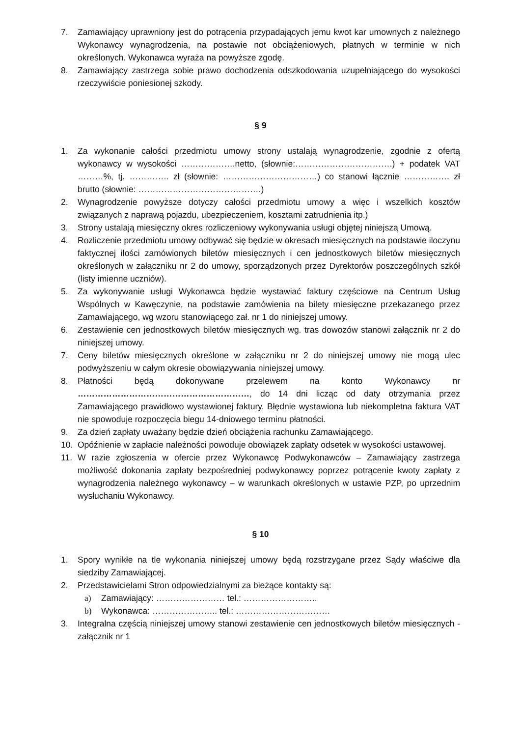7. Zamawiający uprawniony jest do potrącenia przypadających jemu kwot kar umownych z należnego Wykonawcy wynagrodzenia, na postawie not obciążeniowych, płatnych w terminie w nich określonych. Wykonawca wyraża na powyższe zgodę.
8. Zamawiający zastrzega sobie prawo dochodzenia odszkodowania uzupełniającego do wysokości rzeczywiście poniesionej szkody.
§ 9
1. Za wykonanie całości przedmiotu umowy strony ustalają wynagrodzenie, zgodnie z ofertą wykonawcy w wysokości ……………….netto, (słownie:…………………………….) + podatek VAT ………%, tj. ………….. zł (słownie: ……………………………) co stanowi łącznie ……………. zł brutto (słownie: …………………………………….)
2. Wynagrodzenie powyższe dotyczy całości przedmiotu umowy a więc i wszelkich kosztów związanych z naprawą pojazdu, ubezpieczeniem, kosztami zatrudnienia itp.)
3. Strony ustalają miesięczny okres rozliczeniowy wykonywania usługi objętej niniejszą Umową.
4. Rozliczenie przedmiotu umowy odbywać się będzie w okresach miesięcznych na podstawie iloczynu faktycznej ilości zamówionych biletów miesięcznych i cen jednostkowych biletów miesięcznych określonych w załączniku nr 2 do umowy, sporządzonych przez Dyrektorów poszczególnych szkół (listy imienne uczniów).
5. Za wykonywanie usługi Wykonawca będzie wystawiać faktury częściowe na Centrum Usług Wspólnych w Kawęczynie, na podstawie zamówienia na bilety miesięczne przekazanego przez Zamawiającego, wg wzoru stanowiącego zał. nr 1 do niniejszej umowy.
6. Zestawienie cen jednostkowych biletów miesięcznych wg. tras dowozów stanowi załącznik nr 2 do niniejszej umowy.
7. Ceny biletów miesięcznych określone w załączniku nr 2 do niniejszej umowy nie mogą ulec podwyższeniu w całym okresie obowiązywania niniejszej umowy.
8. Płatności będą dokonywane przelewem na konto Wykonawcy nr ……………………………………………………, do 14 dni licząc od daty otrzymania przez Zamawiającego prawidłowo wystawionej faktury. Błędnie wystawiona lub niekompletna faktura VAT nie spowoduje rozpoczęcia biegu 14-dniowego terminu płatności.
9. Za dzień zapłaty uważany będzie dzień obciążenia rachunku Zamawiającego.
10. Opóźnienie w zapłacie należności powoduje obowiązek zapłaty odsetek w wysokości ustawowej.
11. W razie zgłoszenia w ofercie przez Wykonawcę Podwykonawców – Zamawiający zastrzega możliwość dokonania zapłaty bezpośredniej podwykonawcy poprzez potrącenie kwoty zapłaty z wynagrodzenia należnego wykonawcy – w warunkach określonych w ustawie PZP, po uprzednim wysłuchaniu Wykonawcy.
§ 10
1. Spory wynikłe na tle wykonania niniejszej umowy będą rozstrzygane przez Sądy właściwe dla siedziby Zamawiającej.
2. Przedstawicielami Stron odpowiedzialnymi za bieżące kontakty są:
a) Zamawiający: …………………… tel.: ……………………..
b) Wykonawca: ………………….. tel.: ……………………………
3. Integralna częścią niniejszej umowy stanowi zestawienie cen jednostkowych biletów miesięcznych - załącznik nr 1